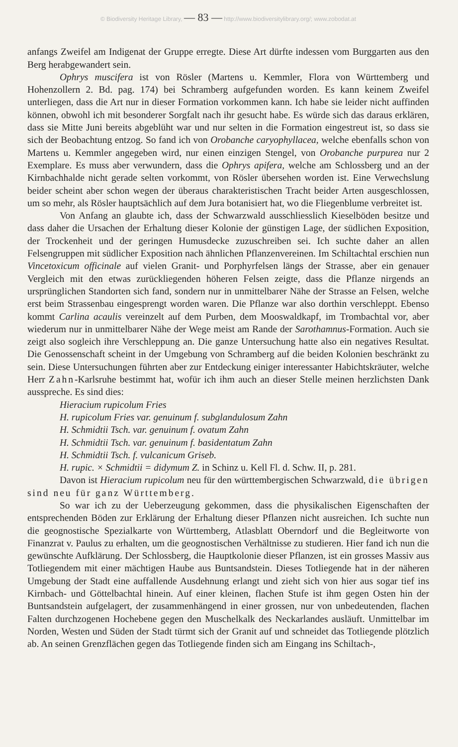© Biodiversity Heritage Library, — 83 — http://www.biodiversitylibrary.org/; www.zobodat.at
anfangs Zweifel am Indigenat der Gruppe erregte. Diese Art dürfte indessen vom Burggarten aus den Berg herabgewandert sein.
Ophrys muscifera ist von Rösler (Martens u. Kemmler, Flora von Württemberg und Hohenzollern 2. Bd. pag. 174) bei Schramberg aufgefunden worden. Es kann keinem Zweifel unterliegen, dass die Art nur in dieser Formation vorkommen kann. Ich habe sie leider nicht auffinden können, obwohl ich mit besonderer Sorgfalt nach ihr gesucht habe. Es würde sich das daraus erklären, dass sie Mitte Juni bereits abgeblüht war und nur selten in die Formation eingestreut ist, so dass sie sich der Beobachtung entzog. So fand ich von Orobanche caryophyllacea, welche ebenfalls schon von Martens u. Kemmler angegeben wird, nur einen einzigen Stengel, von Orobanche purpurea nur 2 Exemplare. Es muss aber verwundern, dass die Ophrys apifera, welche am Schlossberg und an der Kirnbachhalde nicht gerade selten vorkommt, von Rösler übersehen worden ist. Eine Verwechslung beider scheint aber schon wegen der überaus charakteristischen Tracht beider Arten ausgeschlossen, um so mehr, als Rösler hauptsächlich auf dem Jura botanisiert hat, wo die Fliegenblume verbreitet ist.
Von Anfang an glaubte ich, dass der Schwarzwald ausschliesslich Kieselböden besitze und dass daher die Ursachen der Erhaltung dieser Kolonie der günstigen Lage, der südlichen Exposition, der Trockenheit und der geringen Humusdecke zuzuschreiben sei. Ich suchte daher an allen Felsengruppen mit südlicher Exposition nach ähnlichen Pflanzenvereinen. Im Schiltachtal erschien nun Vincetoxicum officinale auf vielen Granit- und Porphyrfelsen längs der Strasse, aber ein genauer Vergleich mit den etwas zurückliegenden höheren Felsen zeigte, dass die Pflanze nirgends an ursprünglichen Standorten sich fand, sondern nur in unmittelbarer Nähe der Strasse an Felsen, welche erst beim Strassenbau eingesprengt worden waren. Die Pflanze war also dorthin verschleppt. Ebenso kommt Carlina acaulis vereinzelt auf dem Purben, dem Mooswaldkapf, im Trombachtal vor, aber wiederum nur in unmittelbarer Nähe der Wege meist am Rande der Sarothamnus-Formation. Auch sie zeigt also sogleich ihre Verschleppung an. Die ganze Untersuchung hatte also ein negatives Resultat. Die Genossenschaft scheint in der Umgebung von Schramberg auf die beiden Kolonien beschränkt zu sein. Diese Untersuchungen führten aber zur Entdeckung einiger interessanter Habichtskräuter, welche Herr Zahn-Karlsruhe bestimmt hat, wofür ich ihm auch an dieser Stelle meinen herzlichsten Dank ausspreche. Es sind dies:
Hieracium rupicolum Fries
H. rupicolum Fries var. genuinum f. subglandulosum Zahn
H. Schmidtii Tsch. var. genuinum f. ovatum Zahn
H. Schmidtii Tsch. var. genuinum f. basidentatum Zahn
H. Schmidtii Tsch. f. vulcanicum Griseb.
H. rupic. × Schmidtii = didymum Z. in Schinz u. Kell Fl. d. Schw. II, p. 281.
Davon ist Hieracium rupicolum neu für den württembergischen Schwarzwald, die übrigen sind neu für ganz Württemberg.
So war ich zu der Ueberzeugung gekommen, dass die physikalischen Eigenschaften der entsprechenden Böden zur Erklärung der Erhaltung dieser Pflanzen nicht ausreichen. Ich suchte nun die geognostische Spezialkarte von Württemberg, Atlasblatt Oberndorf und die Begleitworte von Finanzrat v. Paulus zu erhalten, um die geognostischen Verhältnisse zu studieren. Hier fand ich nun die gewünschte Aufklärung. Der Schlossberg, die Hauptkolonie dieser Pflanzen, ist ein grosses Massiv aus Totliegendem mit einer mächtigen Haube aus Buntsandstein. Dieses Totliegende hat in der näheren Umgebung der Stadt eine auffallende Ausdehnung erlangt und zieht sich von hier aus sogar tief ins Kirnbach- und Göttelbachtal hinein. Auf einer kleinen, flachen Stufe ist ihm gegen Osten hin der Buntsandstein aufgelagert, der zusammenhängend in einer grossen, nur von unbedeutenden, flachen Falten durchzogenen Hochebene gegen den Muschelkalk des Neckarlandes ausläuft. Unmittelbar im Norden, Westen und Süden der Stadt türmt sich der Granit auf und schneidet das Totliegende plötzlich ab. An seinen Grenzflächen gegen das Totliegende finden sich am Eingang ins Schiltach-,